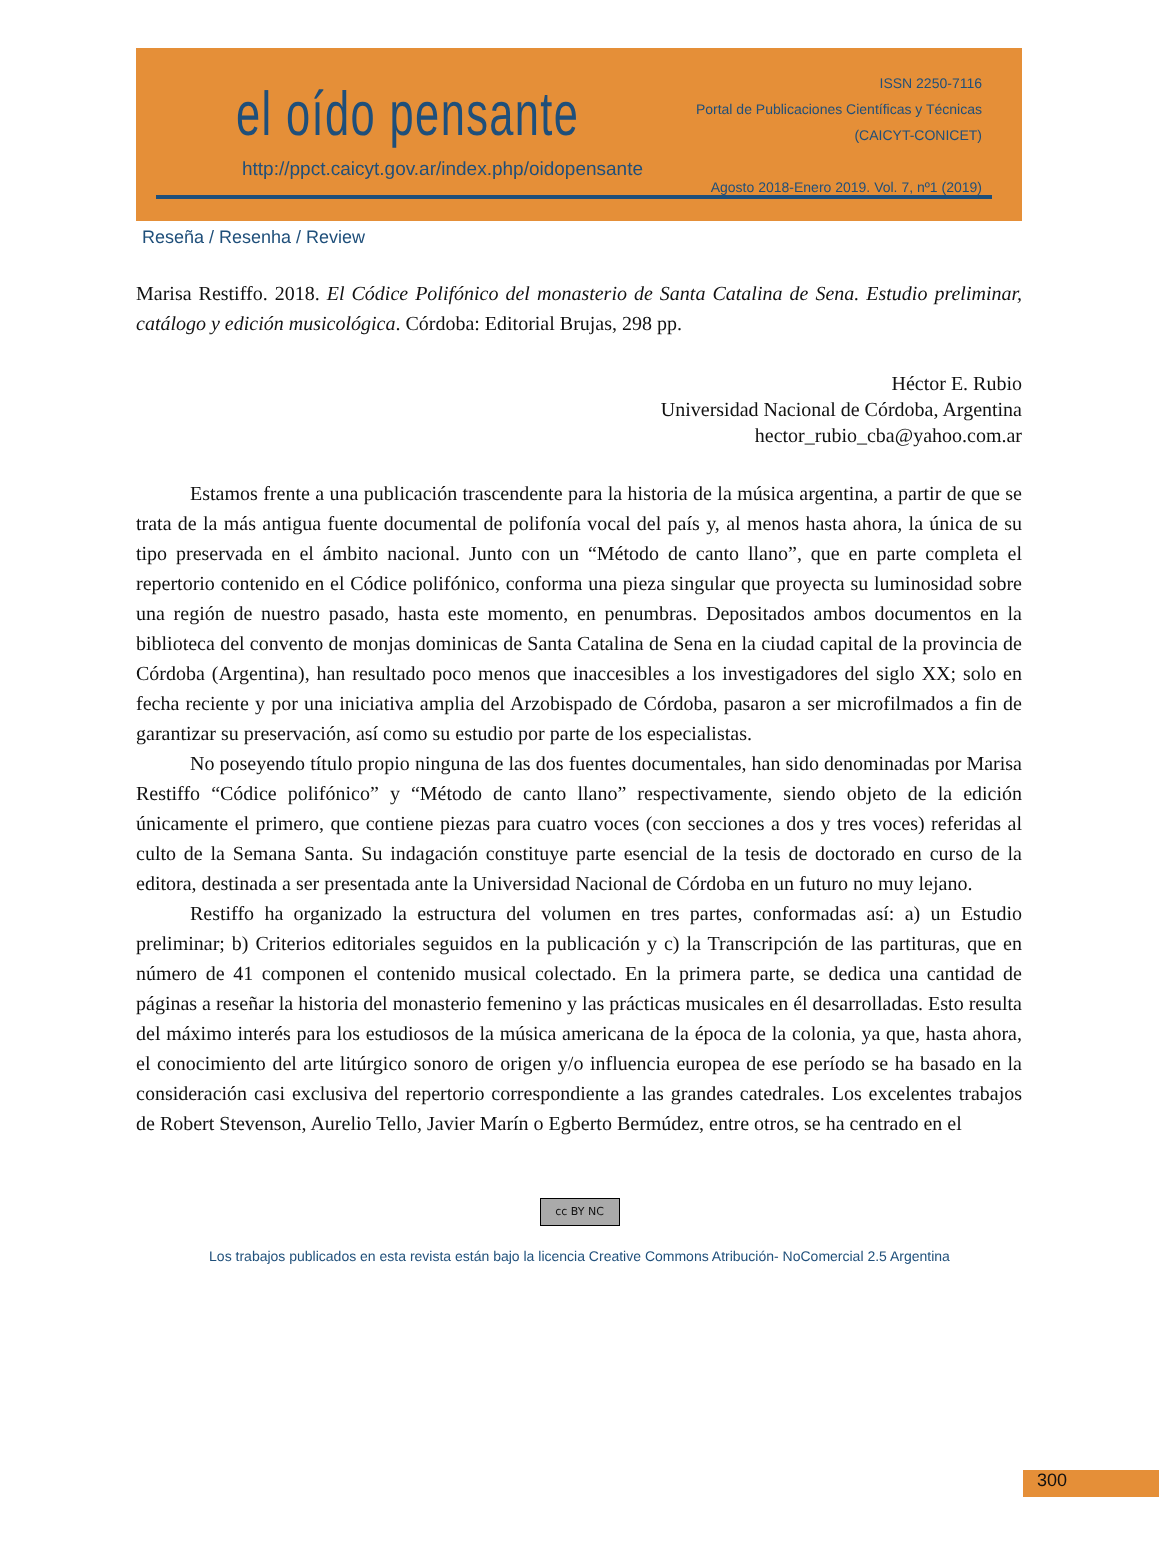el oído pensante
http://ppct.caicyt.gov.ar/index.php/oidopensante
ISSN 2250-7116
Portal de Publicaciones Científicas y Técnicas
(CAICYT-CONICET)
Agosto 2018-Enero 2019. Vol. 7, nº1 (2019)
Reseña / Resenha / Review
Marisa Restiffo. 2018. El Códice Polifónico del monasterio de Santa Catalina de Sena. Estudio preliminar, catálogo y edición musicológica. Córdoba: Editorial Brujas, 298 pp.
Héctor E. Rubio
Universidad Nacional de Córdoba, Argentina
hector_rubio_cba@yahoo.com.ar
Estamos frente a una publicación trascendente para la historia de la música argentina, a partir de que se trata de la más antigua fuente documental de polifonía vocal del país y, al menos hasta ahora, la única de su tipo preservada en el ámbito nacional. Junto con un “Método de canto llano”, que en parte completa el repertorio contenido en el Códice polifónico, conforma una pieza singular que proyecta su luminosidad sobre una región de nuestro pasado, hasta este momento, en penumbras. Depositados ambos documentos en la biblioteca del convento de monjas dominicas de Santa Catalina de Sena en la ciudad capital de la provincia de Córdoba (Argentina), han resultado poco menos que inaccesibles a los investigadores del siglo XX; solo en fecha reciente y por una iniciativa amplia del Arzobispado de Córdoba, pasaron a ser microfilmados a fin de garantizar su preservación, así como su estudio por parte de los especialistas.
No poseyendo título propio ninguna de las dos fuentes documentales, han sido denominadas por Marisa Restiffo “Códice polifónico” y “Método de canto llano” respectivamente, siendo objeto de la edición únicamente el primero, que contiene piezas para cuatro voces (con secciones a dos y tres voces) referidas al culto de la Semana Santa. Su indagación constituye parte esencial de la tesis de doctorado en curso de la editora, destinada a ser presentada ante la Universidad Nacional de Córdoba en un futuro no muy lejano.
Restiffo ha organizado la estructura del volumen en tres partes, conformadas así: a) un Estudio preliminar; b) Criterios editoriales seguidos en la publicación y c) la Transcripción de las partituras, que en número de 41 componen el contenido musical colectado. En la primera parte, se dedica una cantidad de páginas a reseñar la historia del monasterio femenino y las prácticas musicales en él desarrolladas. Esto resulta del máximo interés para los estudiosos de la música americana de la época de la colonia, ya que, hasta ahora, el conocimiento del arte litúrgico sonoro de origen y/o influencia europea de ese período se ha basado en la consideración casi exclusiva del repertorio correspondiente a las grandes catedrales. Los excelentes trabajos de Robert Stevenson, Aurelio Tello, Javier Marín o Egberto Bermúdez, entre otros, se ha centrado en el
cc BY NC
Los trabajos publicados en esta revista están bajo la licencia Creative Commons Atribución- NoComercial 2.5 Argentina
300